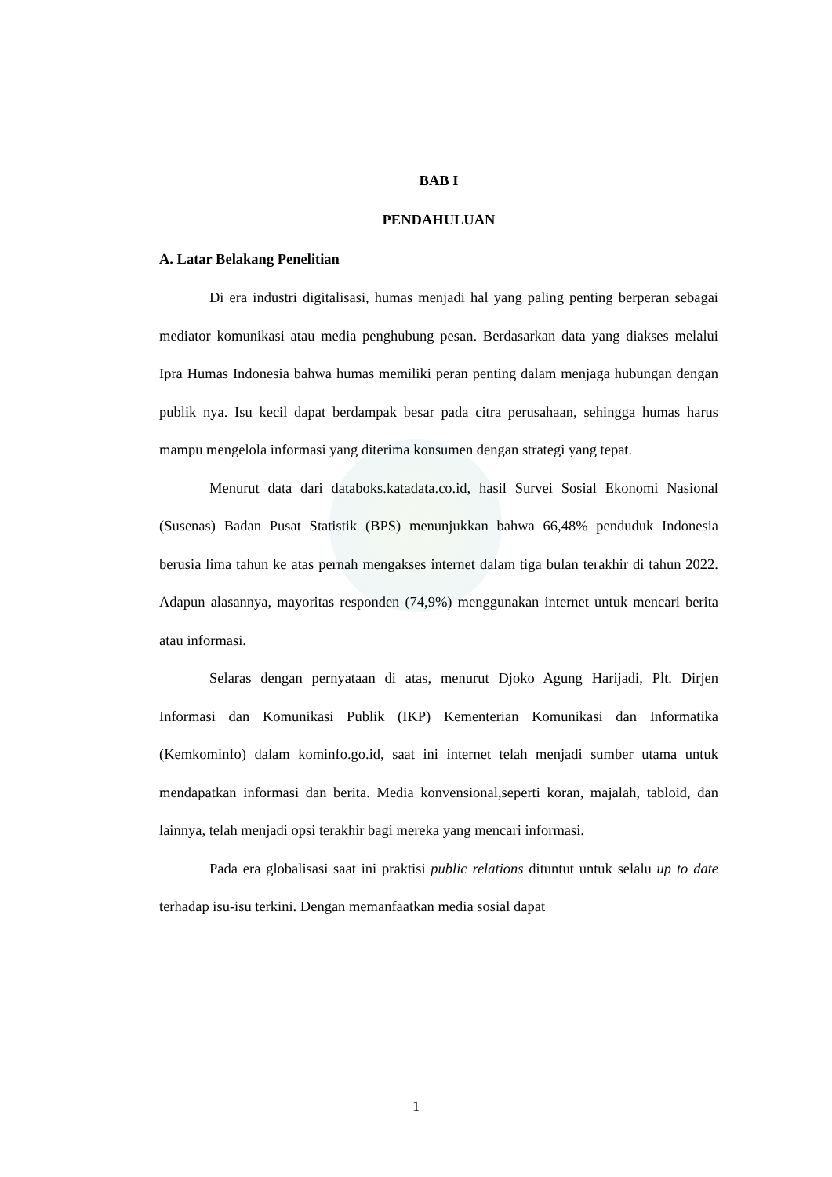BAB I
PENDAHULUAN
A. Latar Belakang Penelitian
Di era industri digitalisasi, humas menjadi hal yang paling penting berperan sebagai mediator komunikasi atau media penghubung pesan. Berdasarkan data yang diakses melalui Ipra Humas Indonesia bahwa humas memiliki peran penting dalam menjaga hubungan dengan publik nya. Isu kecil dapat berdampak besar pada citra perusahaan, sehingga humas harus mampu mengelola informasi yang diterima konsumen dengan strategi yang tepat.
Menurut data dari databoks.katadata.co.id, hasil Survei Sosial Ekonomi Nasional (Susenas) Badan Pusat Statistik (BPS) menunjukkan bahwa 66,48% penduduk Indonesia berusia lima tahun ke atas pernah mengakses internet dalam tiga bulan terakhir di tahun 2022. Adapun alasannya, mayoritas responden (74,9%) menggunakan internet untuk mencari berita atau informasi.
Selaras dengan pernyataan di atas, menurut Djoko Agung Harijadi, Plt. Dirjen Informasi dan Komunikasi Publik (IKP) Kementerian Komunikasi dan Informatika (Kemkominfo) dalam kominfo.go.id, saat ini internet telah menjadi sumber utama untuk mendapatkan informasi dan berita. Media konvensional,seperti koran, majalah, tabloid, dan lainnya, telah menjadi opsi terakhir bagi mereka yang mencari informasi.
Pada era globalisasi saat ini praktisi public relations dituntut untuk selalu up to date terhadap isu-isu terkini. Dengan memanfaatkan media sosial dapat
1